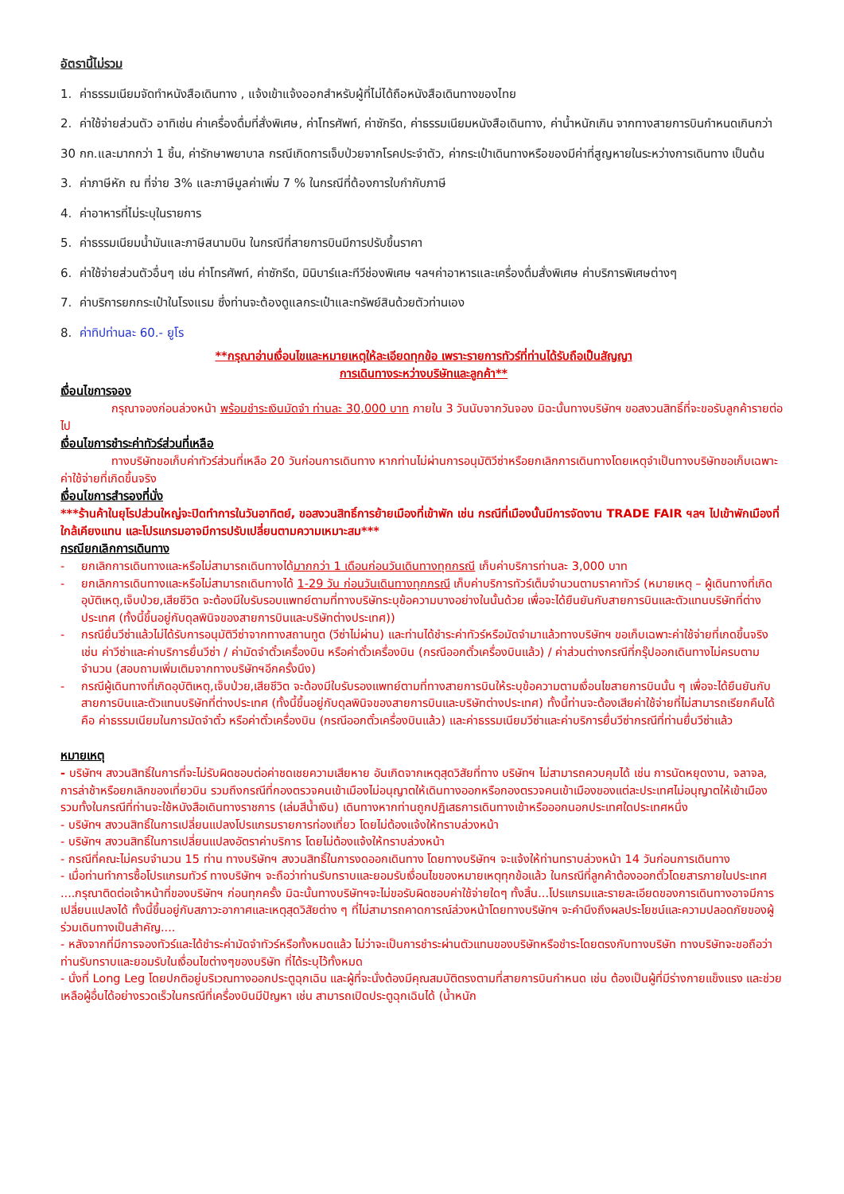อัตรานี้ไม่รวม
1. ค่าธรรมเนียมจัดทำหนังสือเดินทาง , แจ้งเข้าแจ้งออกสำหรับผู้ที่ไม่ได้ถือหนังสือเดินทางของไทย
2. ค่าใช้จ่ายส่วนตัว อาทิเช่น ค่าเครื่องดื่มที่สั่งพิเศษ, ค่าโทรศัพท์, ค่าซักรีด, ค่าธรรมเนียมหนังสือเดินทาง, ค่าน้ำหนักเกิน จากทางสายการบินกำหนดเกินกว่า 30 กก.และมากกว่า 1 ชิ้น, ค่ารักษาพยาบาล กรณีเกิดการเจ็บป่วยจากโรคประจำตัว, ค่ากระเป๋าเดินทางหรือของมีค่าที่สูญหายในระหว่างการเดินทาง เป็นต้น
3. ค่าภาษีหัก ณ ที่จ่าย 3% และภาษีมูลค่าเพิ่ม 7 % ในกรณีที่ต้องการใบกำกับภาษี
4. ค่าอาหารที่ไม่ระบุในรายการ
5. ค่าธรรมเนียมน้ำมันและภาษีสนามบิน ในกรณีที่สายการบินมีการปรับขึ้นราคา
6. ค่าใช้จ่ายส่วนตัวอื่นๆ เช่น ค่าโทรศัพท์, ค่าซักรีด, มินิบาร์และทีวีช่องพิเศษ ฯลฯค่าอาหารและเครื่องดื่มสั่งพิเศษ ค่าบริการพิเศษต่างๆ
7. ค่าบริการยกกระเป๋าในโรงแรม ซึ่งท่านจะต้องดูแลกระเป๋าและทรัพย์สินด้วยตัวท่านเอง
8. ค่าทิปท่านละ 60.- ยูโร
**กรุณาอ่านเงื่อนไขและหมายเหตุให้ละเอียดทุกข้อ เพราะรายการทัวร์ที่ท่านได้รับถือเป็นสัญญา
การเดินทางระหว่างบริษัทและลูกค้า**
เงื่อนไขการจอง
กรุณาจองก่อนล่วงหน้า พร้อมชำระเงินมัดจำ ท่านละ 30,000 บาท ภายใน 3 วันนับจากวันจอง มิฉะนั้นทางบริษัทฯ ขอสงวนสิทธิ์ที่จะขอรับลูกค้ารายต่อไป
เงื่อนไขการชำระค่าทัวร์ส่วนที่เหลือ
ทางบริษัทขอเก็บค่าทัวร์ส่วนที่เหลือ 20 วันก่อนการเดินทาง หากท่านไม่ผ่านการอนุมัติวีซ่าหรือยกเลิกการเดินทางโดยเหตุจำเป็นทางบริษัทขอเก็บเฉพาะค่าใช้จ่ายที่เกิดขึ้นจริง
เงื่อนไขการสำรองที่นั่ง
***ร้านค้าในยุโรปส่วนใหญ่จะปิดทำการในวันอาทิตย์, ขอสงวนสิทธิ์การย้ายเมืองที่เข้าพัก เช่น กรณีที่เมืองนั้นมีการจัดงาน TRADE FAIR ฯลฯ ไปเข้าพักเมืองที่ใกล้เคียงแทน และโปรแกรมอาจมีการปรับเปลี่ยนตามความเหมาะสม***
กรณียกเลิกการเดินทาง
- ยกเลิกการเดินทางและหรือไม่สามารถเดินทางได้มากกว่า 1 เดือนก่อนวันเดินทางทุกกรณี เก็บค่าบริการท่านละ 3,000 บาท
- ยกเลิกการเดินทางและหรือไม่สามารถเดินทางได้ 1-29 วัน ก่อนวันเดินทางทุกกรณี เก็บค่าบริการทัวร์เต็มจำนวนตามราคาทัวร์ (หมายเหตุ – ผู้เดินทางที่เกิดอุบัติเหตุ,เจ็บป่วย,เสียชีวิต จะต้องมีใบรับรอบแพทย์ตามที่ทางบริษัทระบุข้อความบางอย่างในนั้นด้วย เพื่อจะได้ยืนยันกับสายการบินและตัวแทนบริษัทที่ต่างประเทศ (ทั้งนี้ขึ้นอยู่กับดุลพินิจของสายการบินและบริษัทต่างประเทศ))
- กรณียื่นวีซ่าแล้วไม่ได้รับการอนุมัติวีซ่าจากทางสถานทูต (วีซ่าไม่ผ่าน) และท่านได้ชำระค่าทัวร์หรือมัดจำมาแล้วทางบริษัทฯ ขอเก็บเฉพาะค่าใช้จ่ายที่เกดขึ้นจริง เช่น ค่าวีซ่าและค่าบริการยื่นวีซ่า / ค่ามัดจำตั๋วเครื่องบิน หรือค่าตั๋วเครื่องบิน (กรณีออกตั๋วเครื่องบินแล้ว) / ค่าส่วนต่างกรณีที่กรุ๊ปออกเดินทางไม่ครบตามจำนวน (สอบถามเพิ่มเติมจากทางบริษัทฯอีกครั้งนึง)
- กรณีผู้เดินทางที่เกิดอุบัติเหตุ,เจ็บป่วย,เสียชีวิต จะต้องมีใบรับรองแพทย์ตามที่ทางสายการบินให้ระบุข้อความตามเงื่อนไขสายการบินนั้น ๆ เพื่อจะได้ยืนยันกับสายการบินและตัวแทนบริษัทที่ต่างประเทศ (ทั้งนี้ขึ้นอยู่กับดุลพินิจของสายการบินและบริษัทต่างประเทศ) ทั้งนี้ท่านจะต้องเสียค่าใช้จ่ายที่ไม่สามารถเรียกคืนได้คือ ค่าธรรมเนียมในการมัดจำตั๋ว หรือค่าตั๋วเครื่องบิน (กรณีออกตั๋วเครื่องบินแล้ว) และค่าธรรมเนียมวีซ่าและค่าบริการยื่นวีซ่ากรณีที่ท่านยื่นวีซ่าแล้ว
หมายเหตุ
- บริษัทฯ สงวนสิทธิ์ในการที่จะไม่รับผิดชอบต่อค่าชดเชยความเสียหาย อันเกิดจากเหตุสุดวิสัยที่ทาง บริษัทฯ ไม่สามารถควบคุมได้ เช่น การนัดหยุดงาน, จลาจล, การล่าช้าหรือยกเลิกของเที่ยวบิน รวมถึงกรณีที่กองตรวจคนเข้าเมืองไม่อนุญาตให้เดินทางออกหรือกองตรวจคนเข้าเมืองของแต่ละประเทศไม่อนุญาตให้เข้าเมือง รวมทั้งในกรณีที่ท่านจะใช้หนังสือเดินทางราชการ (เล่มสีน้ำเงิน) เดินทางหากท่านถูกปฏิเสธการเดินทางเข้าหรือออกนอกประเทศใดประเทศหนึ่ง
- บริษัทฯ สงวนสิทธิ์ในการเปลี่ยนแปลงโปรแกรมรายการท่องเที่ยว โดยไม่ต้องแจ้งให้ทราบล่วงหน้า
- บริษัทฯ สงวนสิทธิ์ในการเปลี่ยนแปลงอัตราค่าบริการ โดยไม่ต้องแจ้งให้ทราบล่วงหน้า
- กรณีที่คณะไม่ครบจำนวน 15 ท่าน ทางบริษัทฯ สงวนสิทธิ์ในการงดออกเดินทาง โดยทางบริษัทฯ จะแจ้งให้ท่านทราบล่วงหน้า 14 วันก่อนการเดินทาง
- เมื่อท่านทำการซื้อโปรแกรมทัวร์ ทางบริษัทฯ จะถือว่าท่านรับทราบและยอมรับเงื่อนไขของหมายเหตุทุกข้อแล้ว ในกรณีที่ลูกค้าต้องออกตั๋วโดยสารภายในประเทศ ....กรุณาติดต่อเจ้าหน้าที่ของบริษัทฯ ก่อนทุกครั้ง มิฉะนั้นทางบริษัทฯจะไม่ขอรับผิดชอบค่าใช้จ่ายใดๆ ทั้งสิ้น...โปรแกรมและรายละเอียดของการเดินทางอาจมีการเปลี่ยนแปลงได้ ทั้งนี้ขึ้นอยู่กับสภาวะอากาศและเหตุสุดวิสัยต่าง ๆ ที่ไม่สามารถคาดการณ์ล่วงหน้าโดยทางบริษัทฯ จะคำนึงถึงผลประโยชน์และความปลอดภัยของผู้ร่วมเดินทางเป็นสำคัญ....
- หลังจากที่มีการจองทัวร์และได้ชำระค่ามัดจำทัวร์หรือทั้งหมดแล้ว ไม่ว่าจะเป็นการชำระผ่านตัวแทนของบริษัทหรือชำระโดยตรงกับทางบริษัท ทางบริษัทจะขอถือว่าท่านรับทราบและยอมรับในเงื่อนไขต่างๆของบริษัท ที่ได้ระบุไว้ทั้งหมด
- นั่งที่ Long Leg โดยปกติอยู่บริเวณทางออกประตูฉุกเฉิน และผู้ที่จะนั่งต้องมีคุณสมบัติตรงตามที่สายการบินกำหนด เช่น ต้องเป็นผู้ที่มีร่างกายแข็งแรง และช่วยเหลือผู้อื่นได้อย่างรวดเร็วในกรณีที่เครื่องบินมีปัญหา เช่น สามารถเปิดประตูฉุกเฉินได้ (น้ำหนัก